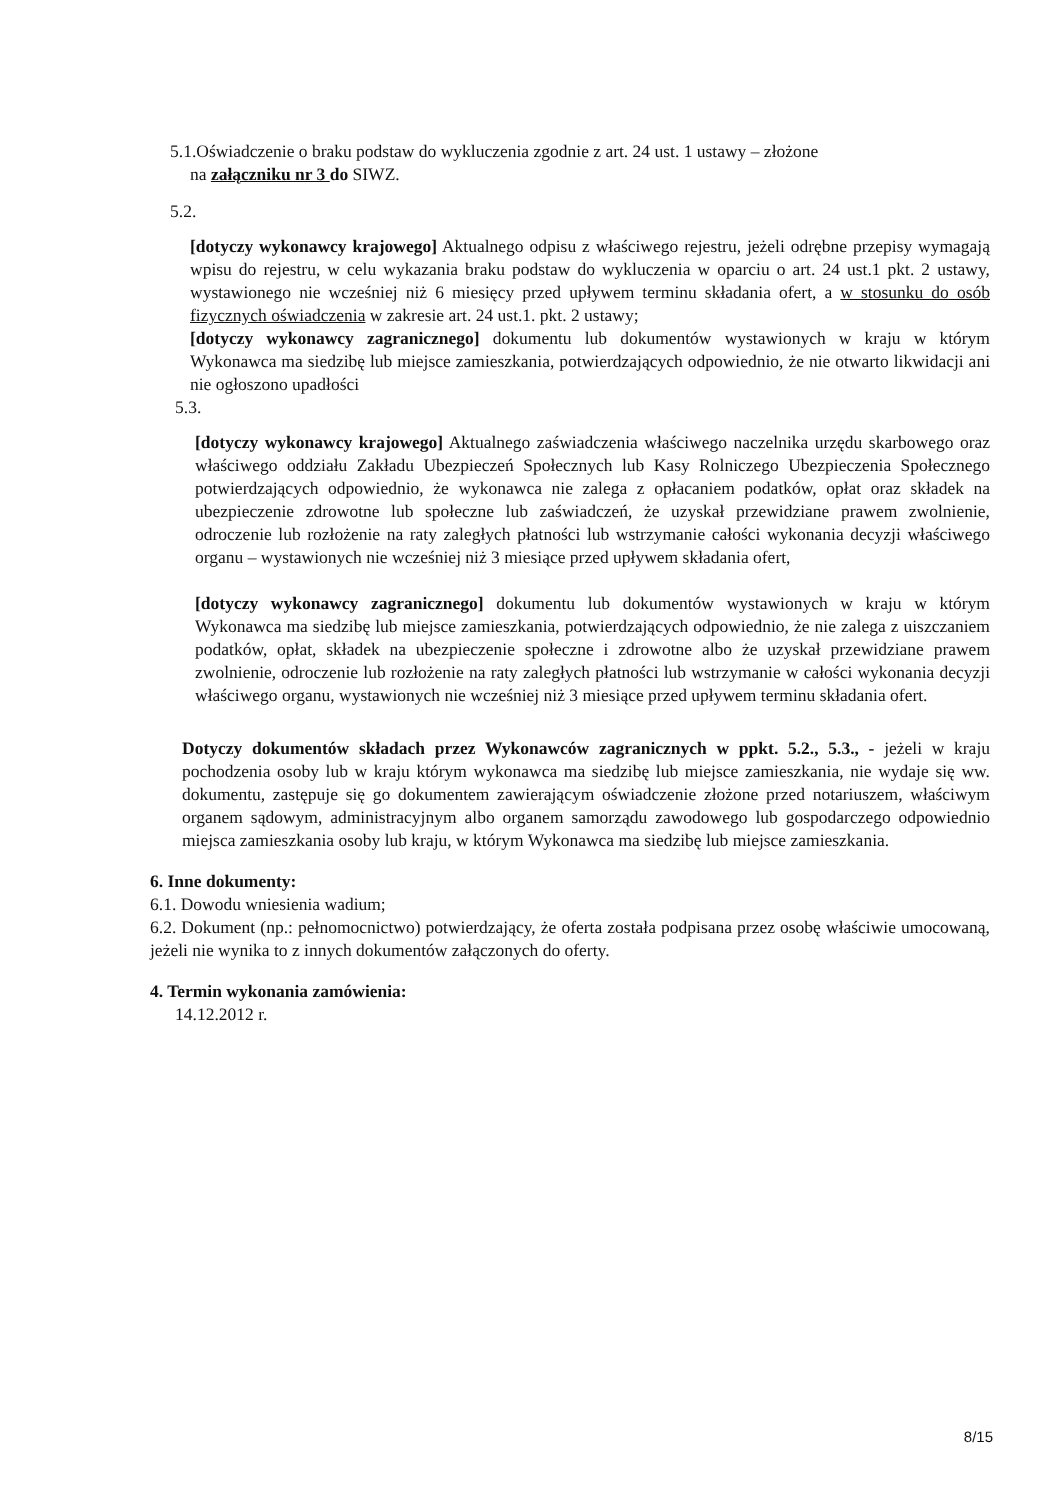5.1.Oświadczenie o braku podstaw do wykluczenia zgodnie z art. 24 ust. 1 ustawy – złożone
na załączniku nr 3 do SIWZ.
5.2.
[dotyczy wykonawcy krajowego] Aktualnego odpisu z właściwego rejestru, jeżeli odrębne przepisy wymagają wpisu do rejestru, w celu wykazania braku podstaw do wykluczenia w oparciu o art. 24 ust.1 pkt. 2 ustawy, wystawionego nie wcześniej niż 6 miesięcy przed upływem terminu składania ofert, a w stosunku do osób fizycznych oświadczenia w zakresie art. 24 ust.1. pkt. 2 ustawy;
[dotyczy wykonawcy zagranicznego] dokumentu lub dokumentów wystawionych w kraju w którym Wykonawca ma siedzibę lub miejsce zamieszkania, potwierdzających odpowiednio, że nie otwarto likwidacji ani nie ogłoszono upadłości
5.3.
[dotyczy wykonawcy krajowego] Aktualnego zaświadczenia właściwego naczelnika urzędu skarbowego oraz właściwego oddziału Zakładu Ubezpieczeń Społecznych lub Kasy Rolniczego Ubezpieczenia Społecznego potwierdzających odpowiednio, że wykonawca nie zalega z opłacaniem podatków, opłat oraz składek na ubezpieczenie zdrowotne lub społeczne lub zaświadczeń, że uzyskał przewidziane prawem zwolnienie, odroczenie lub rozłożenie na raty zaległych płatności lub wstrzymanie całości wykonania decyzji właściwego organu – wystawionych nie wcześniej niż 3 miesiące przed upływem składania ofert,
[dotyczy wykonawcy zagranicznego] dokumentu lub dokumentów wystawionych w kraju w którym Wykonawca ma siedzibę lub miejsce zamieszkania, potwierdzających odpowiednio, że nie zalega z uiszczaniem podatków, opłat, składek na ubezpieczenie społeczne i zdrowotne albo że uzyskał przewidziane prawem zwolnienie, odroczenie lub rozłożenie na raty zaległych płatności lub wstrzymanie w całości wykonania decyzji właściwego organu, wystawionych nie wcześniej niż 3 miesiące przed upływem terminu składania ofert.
Dotyczy dokumentów składach przez Wykonawców zagranicznych w ppkt. 5.2., 5.3., - jeżeli w kraju pochodzenia osoby lub w kraju którym wykonawca ma siedzibę lub miejsce zamieszkania, nie wydaje się ww. dokumentu, zastępuje się go dokumentem zawierającym oświadczenie złożone przed notariuszem, właściwym organem sądowym, administracyjnym albo organem samorządu zawodowego lub gospodarczego odpowiednio miejsca zamieszkania osoby lub kraju, w którym Wykonawca ma siedzibę lub miejsce zamieszkania.
6. Inne dokumenty:
6.1. Dowodu wniesienia wadium;
6.2. Dokument (np.: pełnomocnictwo) potwierdzający, że oferta została podpisana przez osobę właściwie umocowaną, jeżeli nie wynika to z innych dokumentów załączonych do oferty.
4. Termin wykonania zamówienia:
14.12.2012 r.
8/15